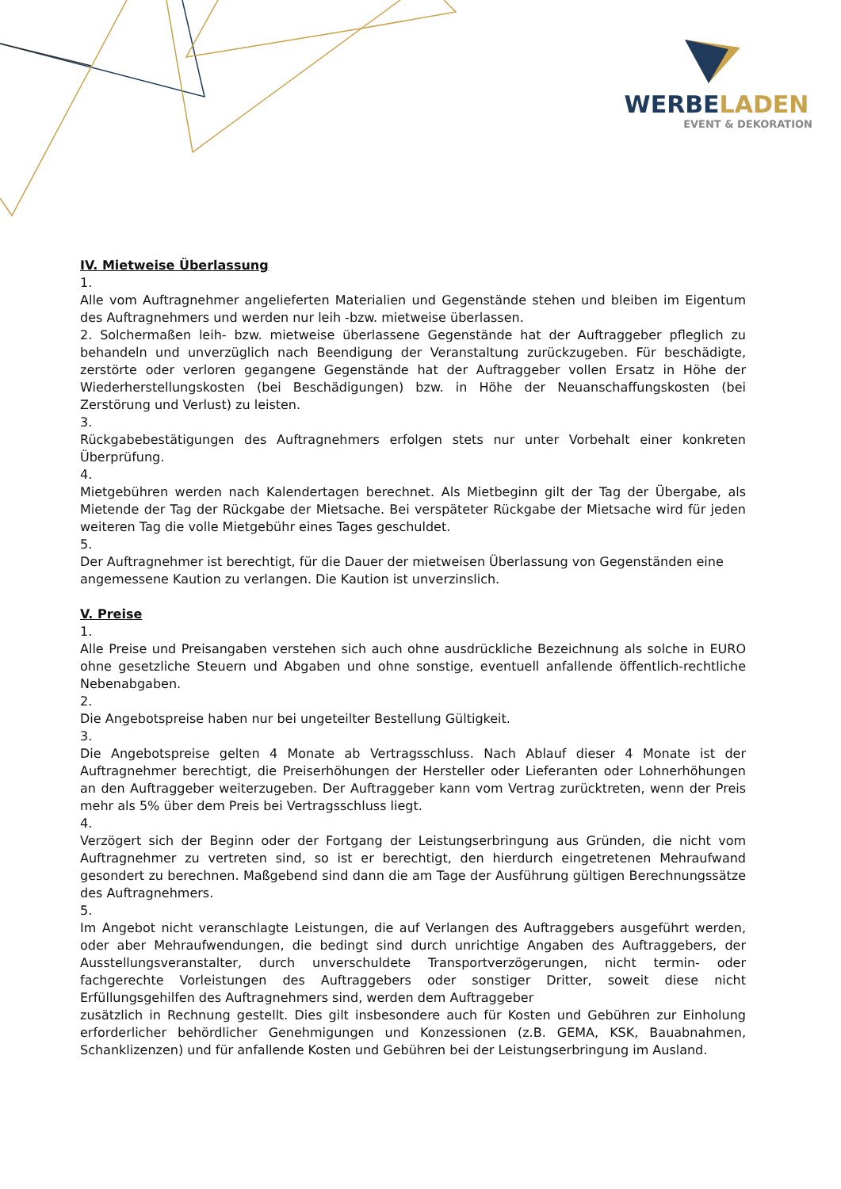WERBELADEN
EVENT & DEKORATION
IV. Mietweise Überlassung
1.
Alle vom Auftragnehmer angelieferten Materialien und Gegenstände stehen und bleiben im Eigentum des Auftragnehmers und werden nur leih -bzw. mietweise überlassen.
2. Solchermaßen leih- bzw. mietweise überlassene Gegenstände hat der Auftraggeber pfleglich zu behandeln und unverzüglich nach Beendigung der Veranstaltung zurückzugeben. Für beschädigte, zerstörte oder verloren gegangene Gegenstände hat der Auftraggeber vollen Ersatz in Höhe der Wiederherstellungskosten (bei Beschädigungen) bzw. in Höhe der Neuanschaffungskosten (bei Zerstörung und Verlust) zu leisten.
3.
Rückgabebestätigungen des Auftragnehmers erfolgen stets nur unter Vorbehalt einer konkreten Überprüfung.
4.
Mietgebühren werden nach Kalendertagen berechnet. Als Mietbeginn gilt der Tag der Übergabe, als Mietende der Tag der Rückgabe der Mietsache. Bei verspäteter Rückgabe der Mietsache wird für jeden weiteren Tag die volle Mietgebühr eines Tages geschuldet.
5.
Der Auftragnehmer ist berechtigt, für die Dauer der mietweisen Überlassung von Gegenständen eine
angemessene Kaution zu verlangen. Die Kaution ist unverzinslich.
V. Preise
1.
Alle Preise und Preisangaben verstehen sich auch ohne ausdrückliche Bezeichnung als solche in EURO ohne gesetzliche Steuern und Abgaben und ohne sonstige, eventuell anfallende öffentlich-rechtliche Nebenabgaben.
2.
Die Angebotspreise haben nur bei ungeteilter Bestellung Gültigkeit.
3.
Die Angebotspreise gelten 4 Monate ab Vertragsschluss. Nach Ablauf dieser 4 Monate ist der Auftragnehmer berechtigt, die Preiserhöhungen der Hersteller oder Lieferanten oder Lohnerhöhungen an den Auftraggeber weiterzugeben. Der Auftraggeber kann vom Vertrag zurücktreten, wenn der Preis mehr als 5% über dem Preis bei Vertragsschluss liegt.
4.
Verzögert sich der Beginn oder der Fortgang der Leistungserbringung aus Gründen, die nicht vom Auftragnehmer zu vertreten sind, so ist er berechtigt, den hierdurch eingetretenen Mehraufwand gesondert zu berechnen. Maßgebend sind dann die am Tage der Ausführung gültigen Berechnungssätze des Auftragnehmers.
5.
Im Angebot nicht veranschlagte Leistungen, die auf Verlangen des Auftraggebers ausgeführt werden, oder aber Mehraufwendungen, die bedingt sind durch unrichtige Angaben des Auftraggebers, der Ausstellungsveranstalter, durch unverschuldete Transportverzögerungen, nicht termin- oder fachgerechte Vorleistungen des Auftraggebers oder sonstiger Dritter, soweit diese nicht Erfüllungsgehilfen des Auftragnehmers sind, werden dem Auftraggeber
zusätzlich in Rechnung gestellt. Dies gilt insbesondere auch für Kosten und Gebühren zur Einholung erforderlicher behördlicher Genehmigungen und Konzessionen (z.B. GEMA, KSK, Bauabnahmen, Schanklizenzen) und für anfallende Kosten und Gebühren bei der Leistungserbringung im Ausland.